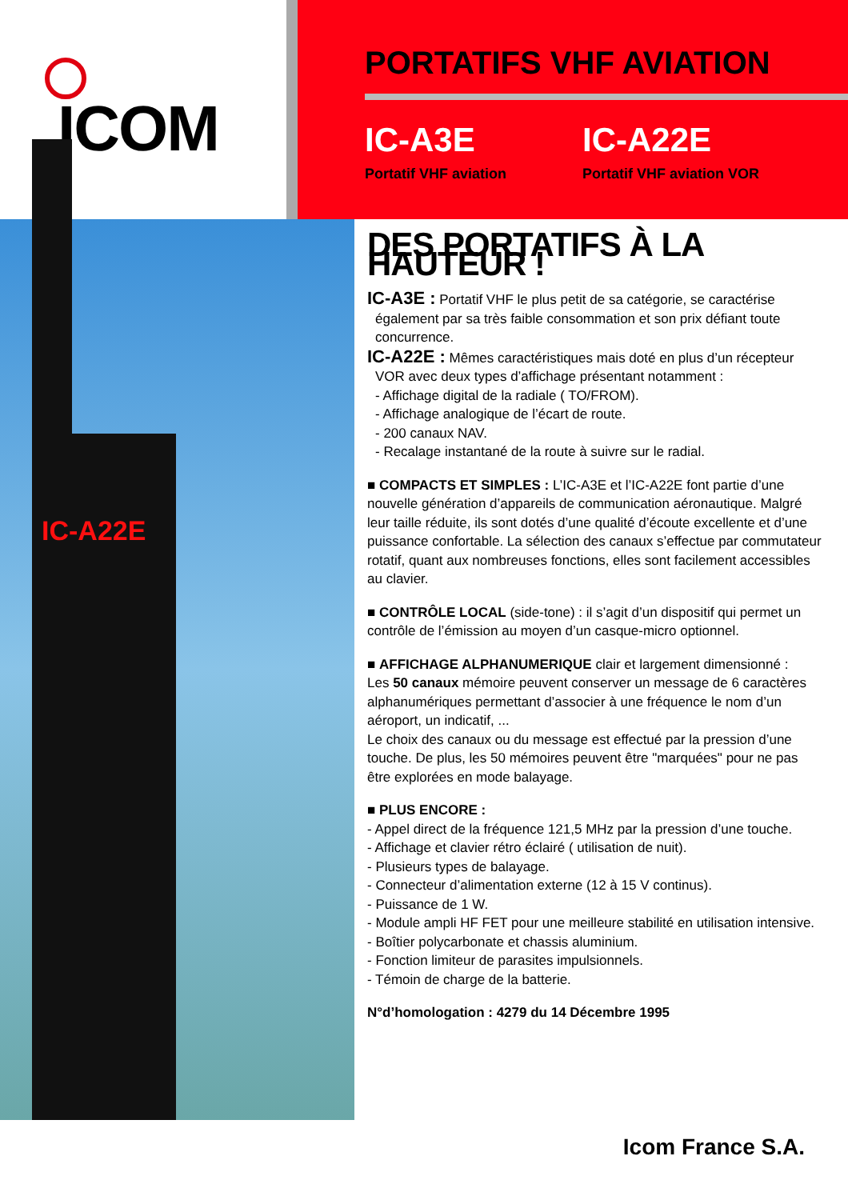ICOM
PORTATIFS VHF AVIATION
IC-A3E
Portatif VHF aviation
IC-A22E
Portatif VHF aviation VOR
IC-A22E
DES PORTATIFS À LA HAUTEUR !
IC-A3E : Portatif VHF le plus petit de sa catégorie, se caractérise
également par sa très faible consommation et son prix défiant toute
concurrence.
IC-A22E : Mêmes caractéristiques mais doté en plus d’un récepteur
VOR avec deux types d’affichage présentant notamment :
- Affichage digital de la radiale ( TO/FROM).
- Affichage analogique de l’écart de route.
- 200 canaux NAV.
- Recalage instantané de la route à suivre sur le radial.
■ COMPACTS ET SIMPLES : L’IC-A3E et l’IC-A22E font partie d’une nouvelle génération d’appareils de communication aéronautique. Malgré leur taille réduite, ils sont dotés d’une qualité d’écoute excellente et d’une puissance confortable. La sélection des canaux s’effectue par commutateur rotatif, quant aux nombreuses fonctions, elles sont facilement accessibles au clavier.
■ CONTRÔLE LOCAL (side-tone) : il s’agit d’un dispositif qui permet un contrôle de l’émission au moyen d’un casque-micro optionnel.
■ AFFICHAGE ALPHANUMERIQUE clair et largement dimensionné :
Les 50 canaux mémoire peuvent conserver un message de 6 caractères alphanumériques permettant d’associer à une fréquence le nom d’un aéroport, un indicatif, ...
Le choix des canaux ou du message est effectué par la pression d’une touche. De plus, les 50 mémoires peuvent être "marquées" pour ne pas être explorées en mode balayage.
■ PLUS ENCORE :
- Appel direct de la fréquence 121,5 MHz par la pression d’une touche.
- Affichage et clavier rétro éclairé ( utilisation de nuit).
- Plusieurs types de balayage.
- Connecteur d’alimentation externe (12 à 15 V continus).
- Puissance de 1 W.
- Module ampli HF FET pour une meilleure stabilité en utilisation intensive.
- Boîtier polycarbonate et chassis aluminium.
- Fonction limiteur de parasites impulsionnels.
- Témoin de charge de la batterie.
N°d’homologation : 4279 du 14 Décembre 1995
Icom France S.A.